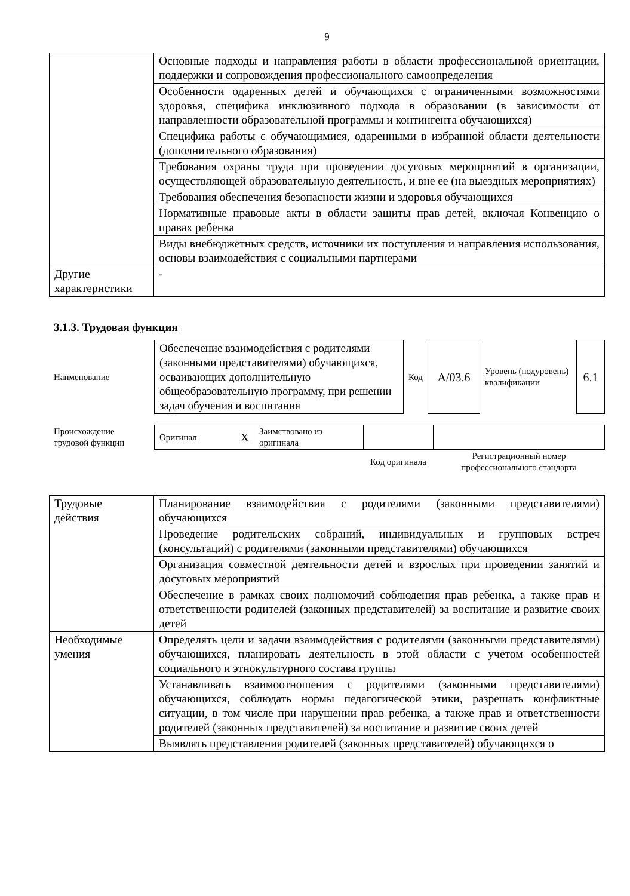9
| | Основные подходы и направления работы в области профессиональной ориентации, поддержки и сопровождения профессионального самоопределения |
| | Особенности одаренных детей и обучающихся с ограниченными возможностями здоровья, специфика инклюзивного подхода в образовании (в зависимости от направленности образовательной программы и контингента обучающихся) |
| | Специфика работы с обучающимися, одаренными в избранной области деятельности (дополнительного образования) |
| | Требования охраны труда при проведении досуговых мероприятий в организации, осуществляющей образовательную деятельность, и вне ее (на выездных мероприятиях) |
| | Требования обеспечения безопасности жизни и здоровья обучающихся |
| | Нормативные правовые акты в области защиты прав детей, включая Конвенцию о правах ребенка |
| | Виды внебюджетных средств, источники их поступления и направления использования, основы взаимодействия с социальными партнерами |
| Другие характеристики | - |
3.1.3. Трудовая функция
| Наименование | Обеспечение взаимодействия с родителями (законными представителями) обучающихся, осваивающих дополнительную общеобразовательную программу, при решении задач обучения и воспитания | Код | A/03.6 | Уровень (подуровень) квалификации | 6.1 |
| Происхождение трудовой функции | Оригинал X | Заимствовано из оригинала | | |
| | | | Код оригинала | Регистрационный номер профессионального стандарта |
| Трудовые действия | Планирование взаимодействия с родителями (законными представителями) обучающихся |
| | Проведение родительских собраний, индивидуальных и групповых встреч (консультаций) с родителями (законными представителями) обучающихся |
| | Организация совместной деятельности детей и взрослых при проведении занятий и досуговых мероприятий |
| | Обеспечение в рамках своих полномочий соблюдения прав ребенка, а также прав и ответственности родителей (законных представителей) за воспитание и развитие своих детей |
| Необходимые умения | Определять цели и задачи взаимодействия с родителями (законными представителями) обучающихся, планировать деятельность в этой области с учетом особенностей социального и этнокультурного состава группы |
| | Устанавливать взаимоотношения с родителями (законными представителями) обучающихся, соблюдать нормы педагогической этики, разрешать конфликтные ситуации, в том числе при нарушении прав ребенка, а также прав и ответственности родителей (законных представителей) за воспитание и развитие своих детей |
| | Выявлять представления родителей (законных представителей) обучающихся о |